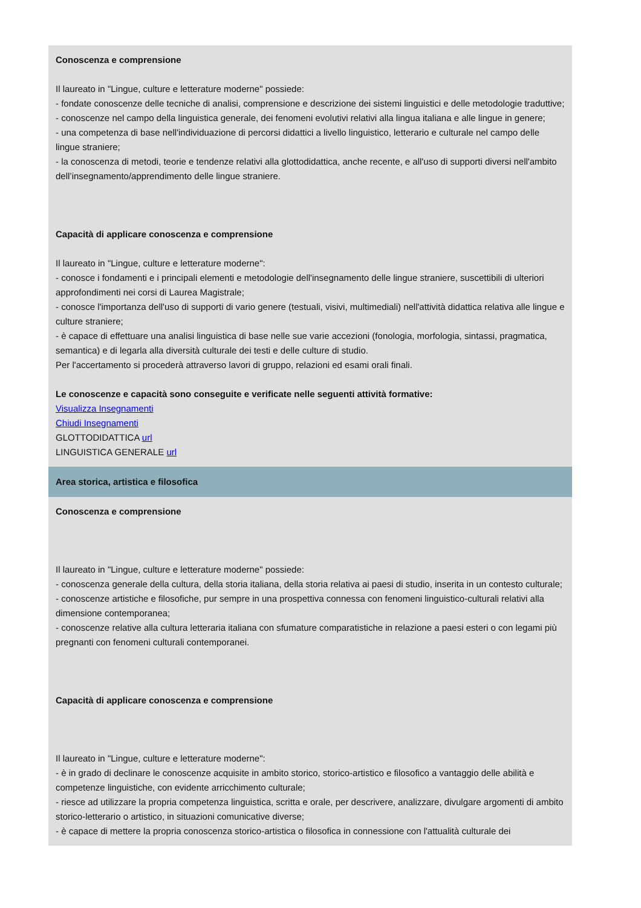Conoscenza e comprensione
Il laureato in "Lingue, culture e letterature moderne" possiede:
- fondate conoscenze delle tecniche di analisi, comprensione e descrizione dei sistemi linguistici e delle metodologie traduttive;
- conoscenze nel campo della linguistica generale, dei fenomeni evolutivi relativi alla lingua italiana e alle lingue in genere;
- una competenza di base nell'individuazione di percorsi didattici a livello linguistico, letterario e culturale nel campo delle lingue straniere;
- la conoscenza di metodi, teorie e tendenze relativi alla glottodidattica, anche recente, e all'uso di supporti diversi nell'ambito dell’insegnamento/apprendimento delle lingue straniere.
Capacità di applicare conoscenza e comprensione
Il laureato in "Lingue, culture e letterature moderne":
- conosce i fondamenti e i principali elementi e metodologie dell'insegnamento delle lingue straniere, suscettibili di ulteriori approfondimenti nei corsi di Laurea Magistrale;
- conosce l'importanza dell'uso di supporti di vario genere (testuali, visivi, multimediali) nell'attività didattica relativa alle lingue e culture straniere;
- è capace di effettuare una analisi linguistica di base nelle sue varie accezioni (fonologia, morfologia, sintassi, pragmatica, semantica) e di legarla alla diversità culturale dei testi e delle culture di studio.
Per l'accertamento si procederà attraverso lavori di gruppo, relazioni ed esami orali finali.
Le conoscenze e capacità sono conseguite e verificate nelle seguenti attività formative:
Visualizza Insegnamenti
Chiudi Insegnamenti
GLOTTODIDATTICA url
LINGUISTICA GENERALE url
Area storica, artistica e filosofica
Conoscenza e comprensione
Il laureato in "Lingue, culture e letterature moderne" possiede:
- conoscenza generale della cultura, della storia italiana, della storia relativa ai paesi di studio, inserita in un contesto culturale;
- conoscenze artistiche e filosofiche, pur sempre in una prospettiva connessa con fenomeni linguistico-culturali relativi alla dimensione contemporanea;
- conoscenze relative alla cultura letteraria italiana con sfumature comparatistiche in relazione a paesi esteri o con legami più pregnanti con fenomeni culturali contemporanei.
Capacità di applicare conoscenza e comprensione
Il laureato in "Lingue, culture e letterature moderne":
- è in grado di declinare le conoscenze acquisite in ambito storico, storico-artistico e filosofico a vantaggio delle abilità e competenze linguistiche, con evidente arricchimento culturale;
- riesce ad utilizzare la propria competenza linguistica, scritta e orale, per descrivere, analizzare, divulgare argomenti di ambito storico-letterario o artistico, in situazioni comunicative diverse;
- è capace di mettere la propria conoscenza storico-artistica o filosofica in connessione con l'attualità culturale dei